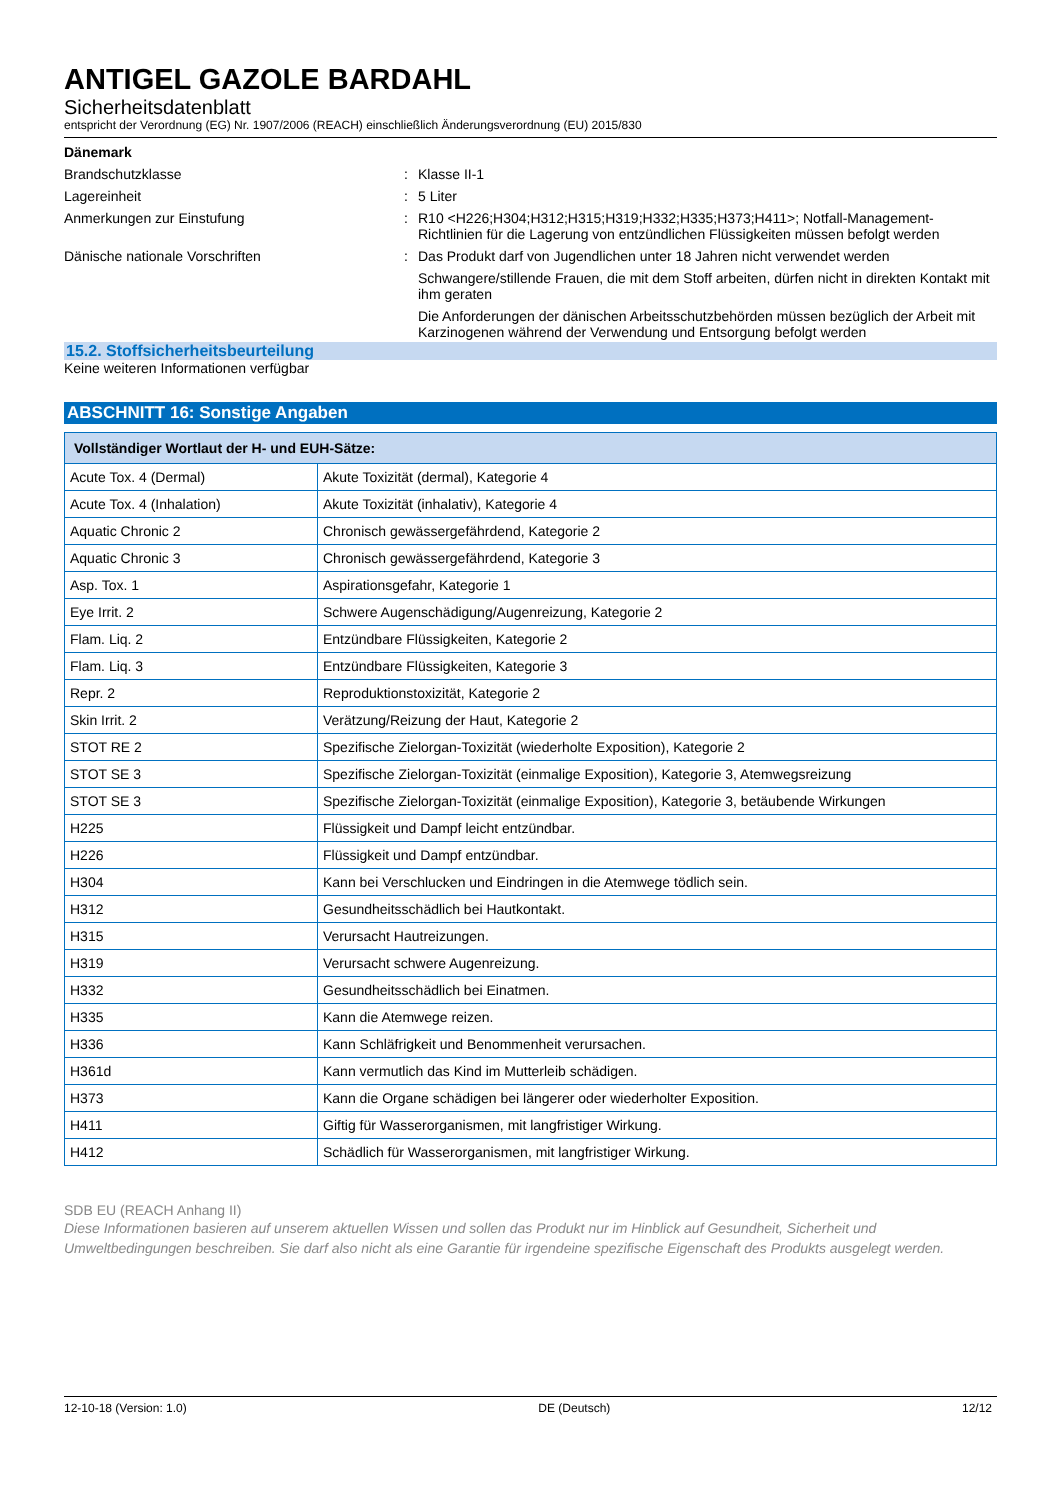ANTIGEL GAZOLE BARDAHL
Sicherheitsdatenblatt
entspricht der Verordnung (EG) Nr. 1907/2006 (REACH) einschließlich Änderungsverordnung (EU) 2015/830
Dänemark
Brandschutzklasse : Klasse II-1
Lagereinheit : 5 Liter
Anmerkungen zur Einstufung : R10 <H226;H304;H312;H315;H319;H332;H335;H373;H411>; Notfall-Management-Richtlinien für die Lagerung von entzündlichen Flüssigkeiten müssen befolgt werden
Dänische nationale Vorschriften : Das Produkt darf von Jugendlichen unter 18 Jahren nicht verwendet werden
Schwangere/stillende Frauen, die mit dem Stoff arbeiten, dürfen nicht in direkten Kontakt mit ihm geraten
Die Anforderungen der dänischen Arbeitsschutzbehörden müssen bezüglich der Arbeit mit Karzinogenen während der Verwendung und Entsorgung befolgt werden
15.2. Stoffsicherheitsbeurteilung
Keine weiteren Informationen verfügbar
ABSCHNITT 16: Sonstige Angaben
| Vollständiger Wortlaut der H- und EUH-Sätze: | |
| --- | --- |
| Acute Tox. 4 (Dermal) | Akute Toxizität (dermal), Kategorie 4 |
| Acute Tox. 4 (Inhalation) | Akute Toxizität (inhalativ), Kategorie 4 |
| Aquatic Chronic 2 | Chronisch gewässergefährdend, Kategorie 2 |
| Aquatic Chronic 3 | Chronisch gewässergefährdend, Kategorie 3 |
| Asp. Tox. 1 | Aspirationsgefahr, Kategorie 1 |
| Eye Irrit. 2 | Schwere Augenschädigung/Augenreizung, Kategorie 2 |
| Flam. Liq. 2 | Entzündbare Flüssigkeiten, Kategorie 2 |
| Flam. Liq. 3 | Entzündbare Flüssigkeiten, Kategorie 3 |
| Repr. 2 | Reproduktionstoxizität, Kategorie 2 |
| Skin Irrit. 2 | Verätzung/Reizung der Haut, Kategorie 2 |
| STOT RE 2 | Spezifische Zielorgan-Toxizität (wiederholte Exposition), Kategorie 2 |
| STOT SE 3 | Spezifische Zielorgan-Toxizität (einmalige Exposition), Kategorie 3, Atemwegsreizung |
| STOT SE 3 | Spezifische Zielorgan-Toxizität (einmalige Exposition), Kategorie 3, betäubende Wirkungen |
| H225 | Flüssigkeit und Dampf leicht entzündbar. |
| H226 | Flüssigkeit und Dampf entzündbar. |
| H304 | Kann bei Verschlucken und Eindringen in die Atemwege tödlich sein. |
| H312 | Gesundheitsschädlich bei Hautkontakt. |
| H315 | Verursacht Hautreizungen. |
| H319 | Verursacht schwere Augenreizung. |
| H332 | Gesundheitsschädlich bei Einatmen. |
| H335 | Kann die Atemwege reizen. |
| H336 | Kann Schläfrigkeit und Benommenheit verursachen. |
| H361d | Kann vermutlich das Kind im Mutterleib schädigen. |
| H373 | Kann die Organe schädigen bei längerer oder wiederholter Exposition. |
| H411 | Giftig für Wasserorganismen, mit langfristiger Wirkung. |
| H412 | Schädlich für Wasserorganismen, mit langfristiger Wirkung. |
SDB EU (REACH Anhang II)
Diese Informationen basieren auf unserem aktuellen Wissen und sollen das Produkt nur im Hinblick auf Gesundheit, Sicherheit und Umweltbedingungen beschreiben. Sie darf also nicht als eine Garantie für irgendeine spezifische Eigenschaft des Produkts ausgelegt werden.
12-10-18 (Version: 1.0) DE (Deutsch) 12/12